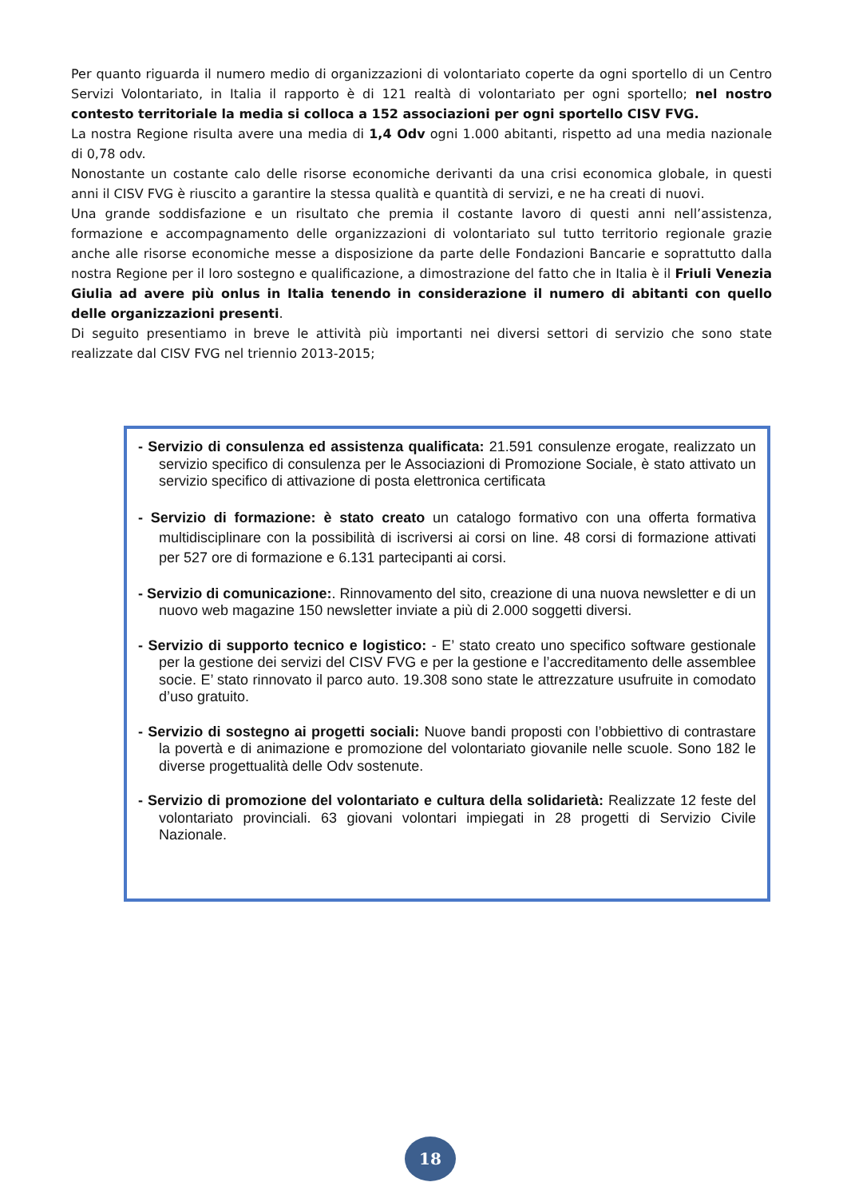Per quanto riguarda il numero medio di organizzazioni di volontariato coperte da ogni sportello di un Centro Servizi Volontariato, in Italia il rapporto è di 121 realtà di volontariato per ogni sportello; nel nostro contesto territoriale la media si colloca a 152 associazioni per ogni sportello CISV FVG.
La nostra Regione risulta avere una media di 1,4 Odv ogni 1.000 abitanti, rispetto ad una media nazionale di 0,78 odv.
Nonostante un costante calo delle risorse economiche derivanti da una crisi economica globale, in questi anni il CISV FVG è riuscito a garantire la stessa qualità e quantità di servizi, e ne ha creati di nuovi.
Una grande soddisfazione e un risultato che premia il costante lavoro di questi anni nell’assistenza, formazione e accompagnamento delle organizzazioni di volontariato sul tutto territorio regionale grazie anche alle risorse economiche messe a disposizione da parte delle Fondazioni Bancarie e soprattutto dalla nostra Regione per il loro sostegno e qualificazione, a dimostrazione del fatto che in Italia è il Friuli Venezia Giulia ad avere più onlus in Italia tenendo in considerazione il numero di abitanti con quello delle organizzazioni presenti.
Di seguito presentiamo in breve le attività più importanti nei diversi settori di servizio che sono state realizzate dal CISV FVG nel triennio 2013-2015;
- Servizio di consulenza ed assistenza qualificata: 21.591 consulenze erogate, realizzato un servizio specifico di consulenza per le Associazioni di Promozione Sociale, è stato attivato un servizio specifico di attivazione di posta elettronica certificata
- Servizio di formazione: è stato creato un catalogo formativo con una offerta formativa multidisciplinare con la possibilità di iscriversi ai corsi on line. 48 corsi di formazione attivati per 527 ore di formazione e 6.131 partecipanti ai corsi.
- Servizio di comunicazione:. Rinnovamento del sito, creazione di una nuova newsletter e di un nuovo web magazine 150 newsletter inviate a più di 2.000 soggetti diversi.
- Servizio di supporto tecnico e logistico: - E’ stato creato uno specifico software gestionale per la gestione dei servizi del CISV FVG e per la gestione e l’accreditamento delle assemblee socie. E’ stato rinnovato il parco auto. 19.308 sono state le attrezzature usufruite in comodato d’uso gratuito.
- Servizio di sostegno ai progetti sociali: Nuove bandi proposti con l’obbiettivo di contrastare la povertà e di animazione e promozione del volontariato giovanile nelle scuole. Sono 182 le diverse progettualità delle Odv sostenute.
- Servizio di promozione del volontariato e cultura della solidarietà: Realizzate 12 feste del volontariato provinciali. 63 giovani volontari impiegati in 28 progetti di Servizio Civile Nazionale.
18